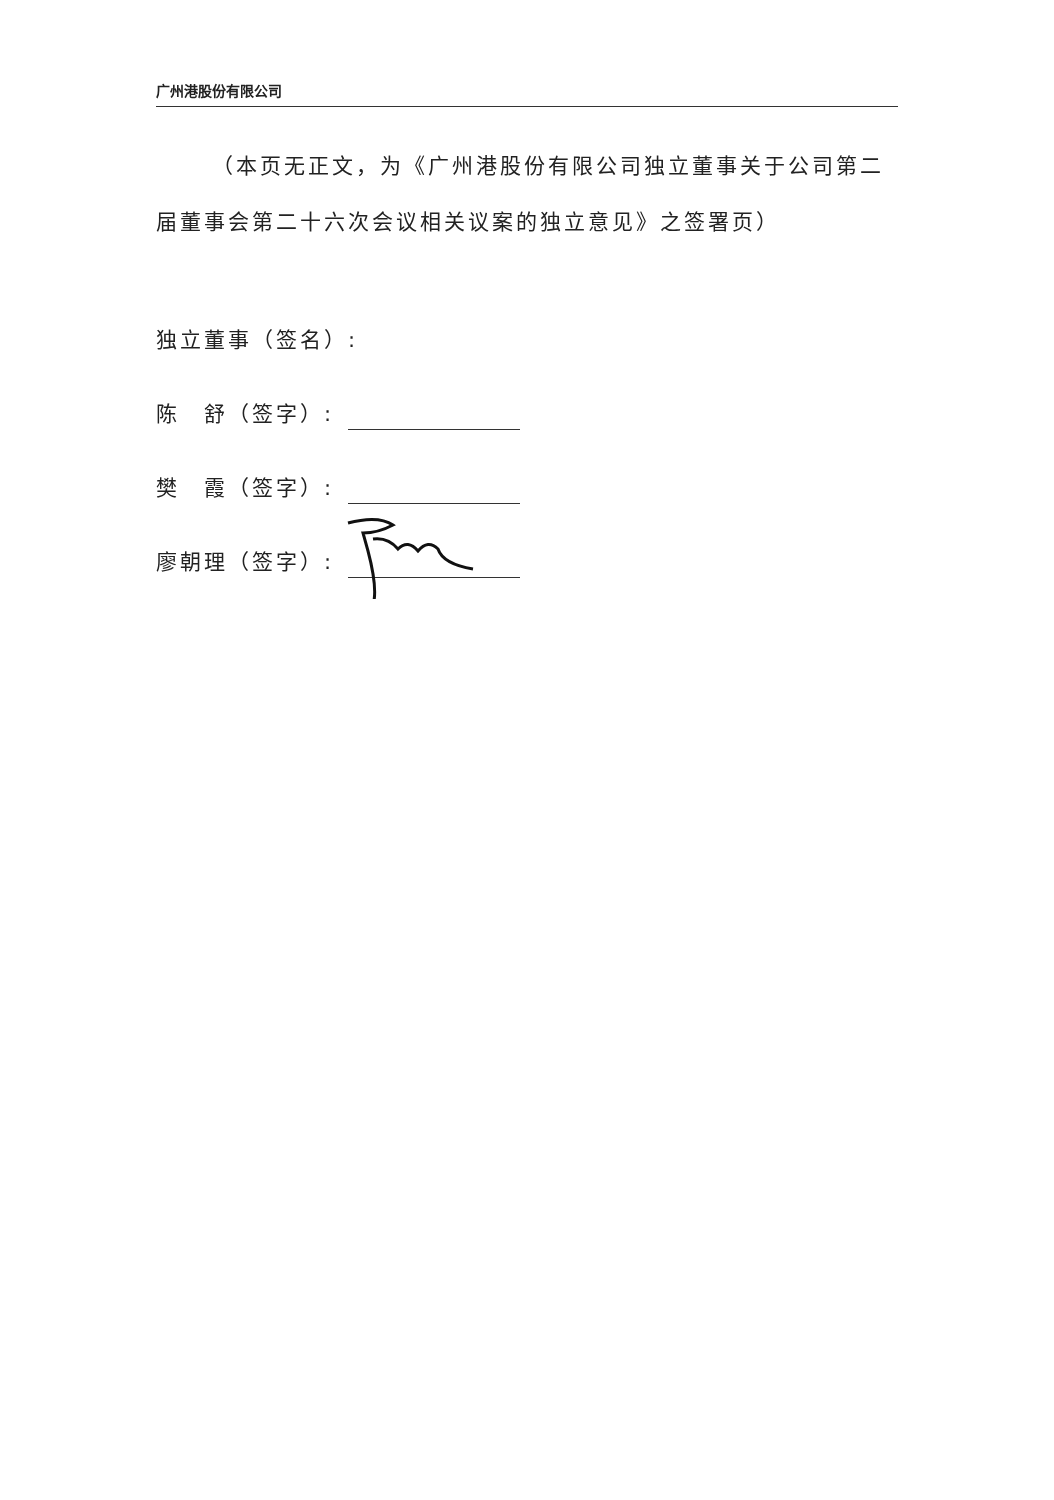广州港股份有限公司
（本页无正文，为《广州港股份有限公司独立董事关于公司第二届董事会第二十六次会议相关议案的独立意见》之签署页）
独立董事（签名）:
陈　舒（签字）:
樊　霞（签字）:
廖朝理（签字）: